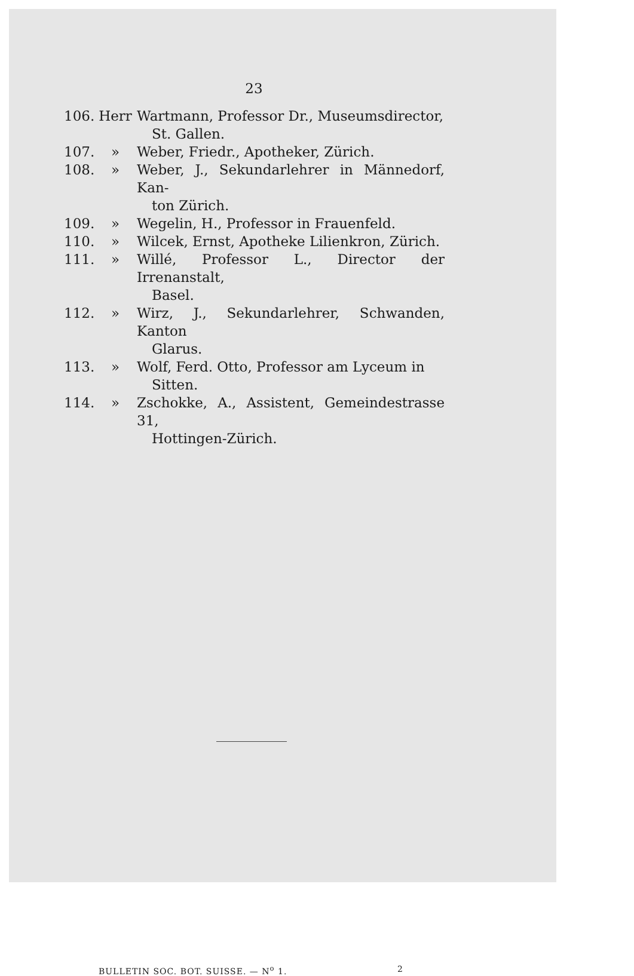23
106.
Herr Wartmann, Professor Dr., Museumsdirector,
St. Gallen.
107.
» Weber, Friedr., Apotheker, Zürich.
108.
» Weber, J., Sekundarlehrer in Männedorf, Kan-
ton Zürich.
109.
» Wegelin, H., Professor in Frauenfeld.
110.
» Wilcek, Ernst, Apotheke Lilienkron, Zürich.
111.
» Willé, Professor L., Director der Irrenanstalt,
Basel.
112.
» Wirz, J., Sekundarlehrer, Schwanden, Kanton
Glarus.
113.
» Wolf, Ferd. Otto, Professor am Lyceum in
Sitten.
114.
» Zschokke, A., Assistent, Gemeindestrasse 31,
Hottingen-Zürich.
BULLETIN SOC. BOT. SUISSE. — N<sup>o</sup> 1. 2